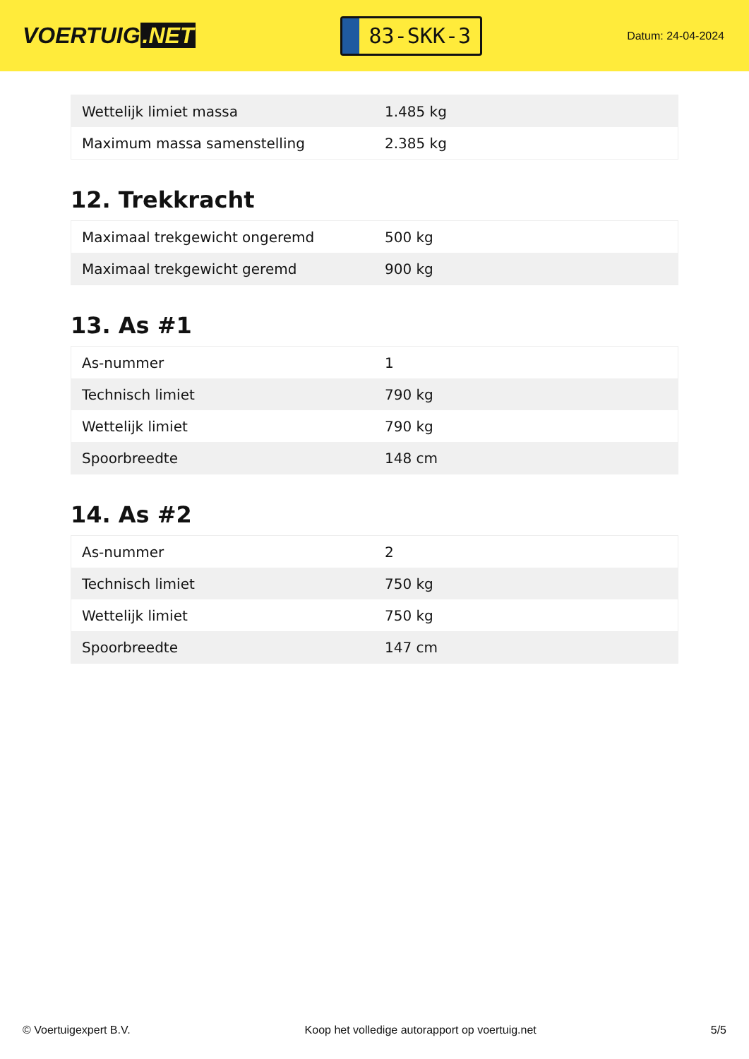VOERTUIG.NET
83-SKK-3
Datum: 24-04-2024
| Wettelijk limiet massa | 1.485 kg |
| Maximum massa samenstelling | 2.385 kg |
12. Trekkracht
| Maximaal trekgewicht ongeremd | 500 kg |
| Maximaal trekgewicht geremd | 900 kg |
13. As #1
| As-nummer | 1 |
| Technisch limiet | 790 kg |
| Wettelijk limiet | 790 kg |
| Spoorbreedte | 148 cm |
14. As #2
| As-nummer | 2 |
| Technisch limiet | 750 kg |
| Wettelijk limiet | 750 kg |
| Spoorbreedte | 147 cm |
© Voertuigexpert B.V. Koop het volledige autorapport op voertuig.net 5/5